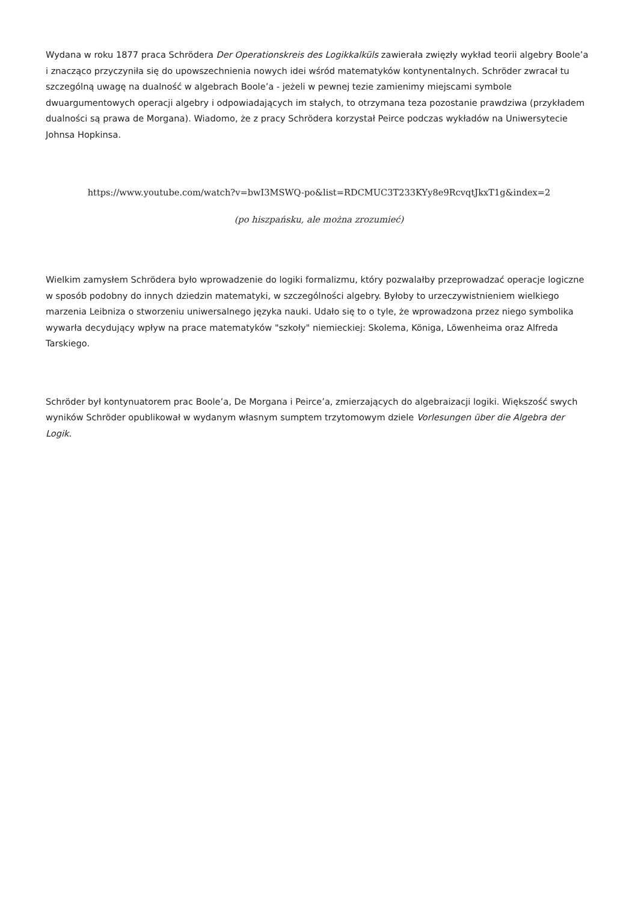Wydana w roku 1877 praca Schrödera Der Operationskreis des Logikkalküls zawierała zwięzły wykład teorii algebry Boole’a i znacząco przyczyniła się do upowszechnienia nowych idei wśród matematyków kontynentalnych. Schröder zwracał tu szczególną uwagę na dualność w algebrach Boole’a - jeżeli w pewnej tezie zamienimy miejscami symbole dwuargumentowych operacji algebry i odpowiadających im stałych, to otrzymana teza pozostanie prawdziwa (przykładem dualności są prawa de Morgana). Wiadomo, że z pracy Schrödera korzystał Peirce podczas wykładów na Uniwersytecie Johnsa Hopkinsa.
https://www.youtube.com/watch?v=bwI3MSWQ-po&list=RDCMUC3T233KYy8e9RcvqtJkxT1g&index=2
(po hiszpańsku, ale można zrozumieć)
Wielkim zamysłem Schrödera było wprowadzenie do logiki formalizmu, który pozwalałby przeprowadzać operacje logiczne w sposób podobny do innych dziedzin matematyki, w szczególności algebry. Byłoby to urzeczywistnieniem wielkiego marzenia Leibniza o stworzeniu uniwersalnego języka nauki. Udało się to o tyle, że wprowadzona przez niego symbolika wywarła decydujący wpływ na prace matematyków "szkoły" niemieckiej: Skolema, Königa, Löwenheima oraz Alfreda Tarskiego.
Schröder był kontynuatorem prac Boole’a, De Morgana i Peirce’a, zmierzających do algebraizacji logiki. Większość swych wyników Schröder opublikował w wydanym własnym sumptem trzytomowym dziele Vorlesungen über die Algebra der Logik.